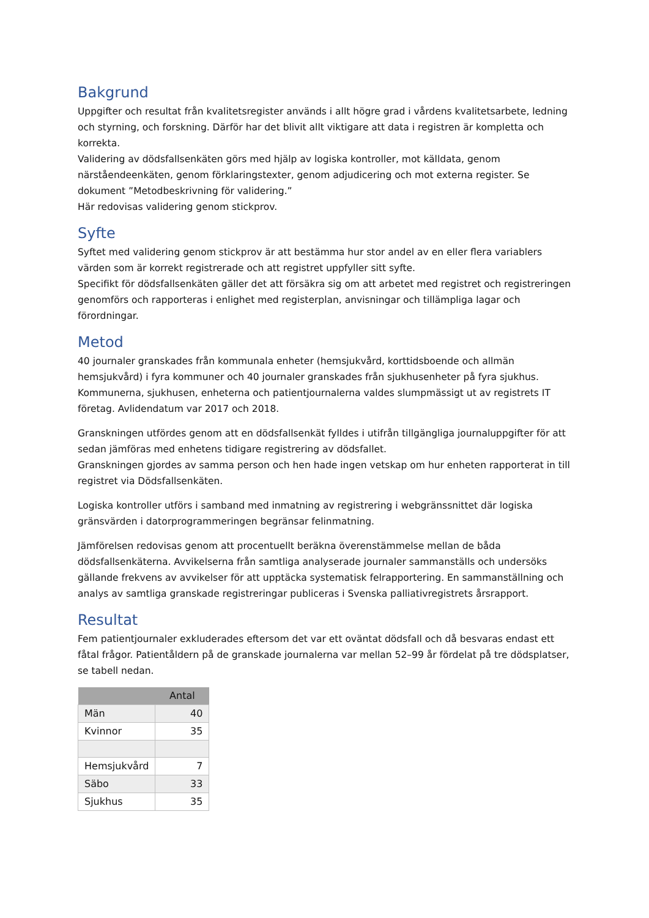Bakgrund
Uppgifter och resultat från kvalitetsregister används i allt högre grad i vårdens kvalitetsarbete, ledning och styrning, och forskning. Därför har det blivit allt viktigare att data i registren är kompletta och korrekta.
Validering av dödsfallsenkäten görs med hjälp av logiska kontroller, mot källdata, genom närståendeenkäten, genom förklaringstexter, genom adjudicering och mot externa register. Se dokument ”Metodbeskrivning för validering.”
Här redovisas validering genom stickprov.
Syfte
Syftet med validering genom stickprov är att bestämma hur stor andel av en eller flera variablers värden som är korrekt registrerade och att registret uppfyller sitt syfte.
Specifikt för dödsfallsenkäten gäller det att försäkra sig om att arbetet med registret och registreringen genomförs och rapporteras i enlighet med registerplan, anvisningar och tillämpliga lagar och förordningar.
Metod
40 journaler granskades från kommunala enheter (hemsjukvård, korttidsboende och allmän hemsjukvård) i fyra kommuner och 40 journaler granskades från sjukhusenheter på fyra sjukhus. Kommunerna, sjukhusen, enheterna och patientjournalerna valdes slumpmässigt ut av registrets IT företag. Avlidendatum var 2017 och 2018.
Granskningen utfördes genom att en dödsfallsenkät fylldes i utifrån tillgängliga journaluppgifter för att sedan jämföras med enhetens tidigare registrering av dödsfallet.
Granskningen gjordes av samma person och hen hade ingen vetskap om hur enheten rapporterat in till registret via Dödsfallsenkäten.
Logiska kontroller utförs i samband med inmatning av registrering i webgränssnittet där logiska gränsvärden i datorprogrammeringen begränsar felinmatning.
Jämförelsen redovisas genom att procentuellt beräkna överenstämmelse mellan de båda dödsfallsenkäterna. Avvikelserna från samtliga analyserade journaler sammanställs och undersöks gällande frekvens av avvikelser för att upptäcka systematisk felrapportering. En sammanställning och analys av samtliga granskade registreringar publiceras i Svenska palliativregistrets årsrapport.
Resultat
Fem patientjournaler exkluderades eftersom det var ett oväntat dödsfall och då besvaras endast ett fåtal frågor. Patientåldern på de granskade journalerna var mellan 52–99 år fördelat på tre dödsplatser, se tabell nedan.
| | Antal |
| --- | --- |
| Män | 40 |
| Kvinnor | 35 |
| Hemsjukvård | 7 |
| Säbo | 33 |
| Sjukhus | 35 |